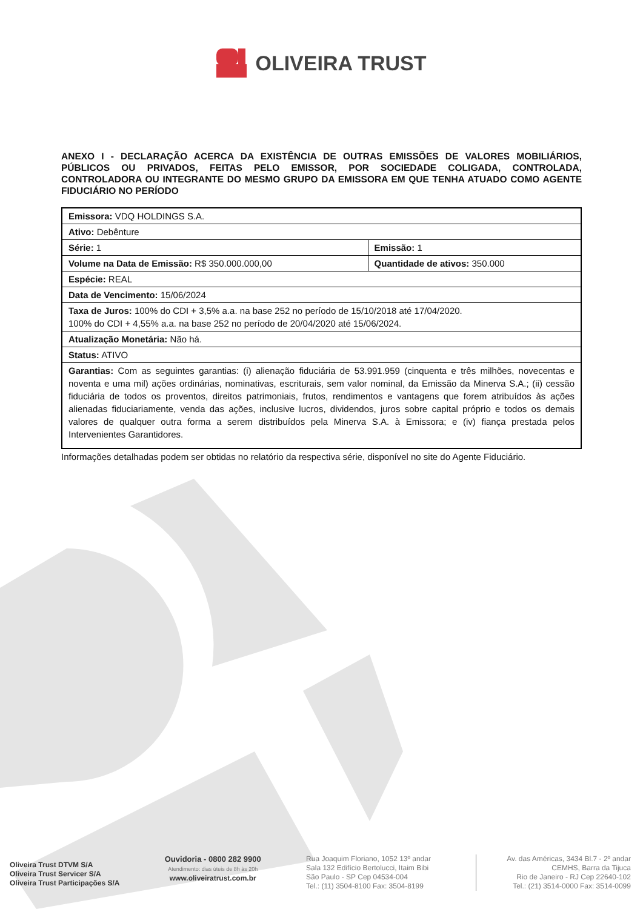OLIVEIRA TRUST
ANEXO I - DECLARAÇÃO ACERCA DA EXISTÊNCIA DE OUTRAS EMISSÕES DE VALORES MOBILIÁRIOS, PÚBLICOS OU PRIVADOS, FEITAS PELO EMISSOR, POR SOCIEDADE COLIGADA, CONTROLADA, CONTROLADORA OU INTEGRANTE DO MESMO GRUPO DA EMISSORA EM QUE TENHA ATUADO COMO AGENTE FIDUCIÁRIO NO PERÍODO
| Emissora: VDQ HOLDINGS S.A. | |
| Ativo: Debênture | |
| Série: 1 | Emissão: 1 |
| Volume na Data de Emissão: R$ 350.000.000,00 | Quantidade de ativos: 350.000 |
| Espécie: REAL | |
| Data de Vencimento: 15/06/2024 | |
| Taxa de Juros: 100% do CDI + 3,5% a.a. na base 252 no período de 15/10/2018 até 17/04/2020. 100% do CDI + 4,55% a.a. na base 252 no período de 20/04/2020 até 15/06/2024. | |
| Atualização Monetária: Não há. | |
| Status: ATIVO | |
| Garantias: Com as seguintes garantias: (i) alienação fiduciária de 53.991.959 (cinquenta e três milhões, novecentas e noventa e uma mil) ações ordinárias, nominativas, escriturais, sem valor nominal, da Emissão da Minerva S.A.; (ii) cessão fiduciária de todos os proventos, direitos patrimoniais, frutos, rendimentos e vantagens que forem atribuídos às ações alienadas fiduciariamente, venda das ações, inclusive lucros, dividendos, juros sobre capital próprio e todos os demais valores de qualquer outra forma a serem distribuídos pela Minerva S.A. à Emissora; e (iv) fiança prestada pelos Intervenientes Garantidores. | |
Informações detalhadas podem ser obtidas no relatório da respectiva série, disponível no site do Agente Fiduciário.
Oliveira Trust DTVM S/A
Oliveira Trust Servicer S/A
Oliveira Trust Participações S/A
Ouvidoria - 0800 282 9900
Atendimento: dias úteis de 8h às 20h
www.oliveiratrust.com.br
Rua Joaquim Floriano, 1052 13º andar
Sala 132 Edifício Bertolucci, Itaim Bibi
São Paulo - SP Cep 04534-004
Tel.: (11) 3504-8100 Fax: 3504-8199
Av. das Américas, 3434 Bl.7 - 2º andar
CEMHS, Barra da Tijuca
Rio de Janeiro - RJ Cep 22640-102
Tel.: (21) 3514-0000 Fax: 3514-0099